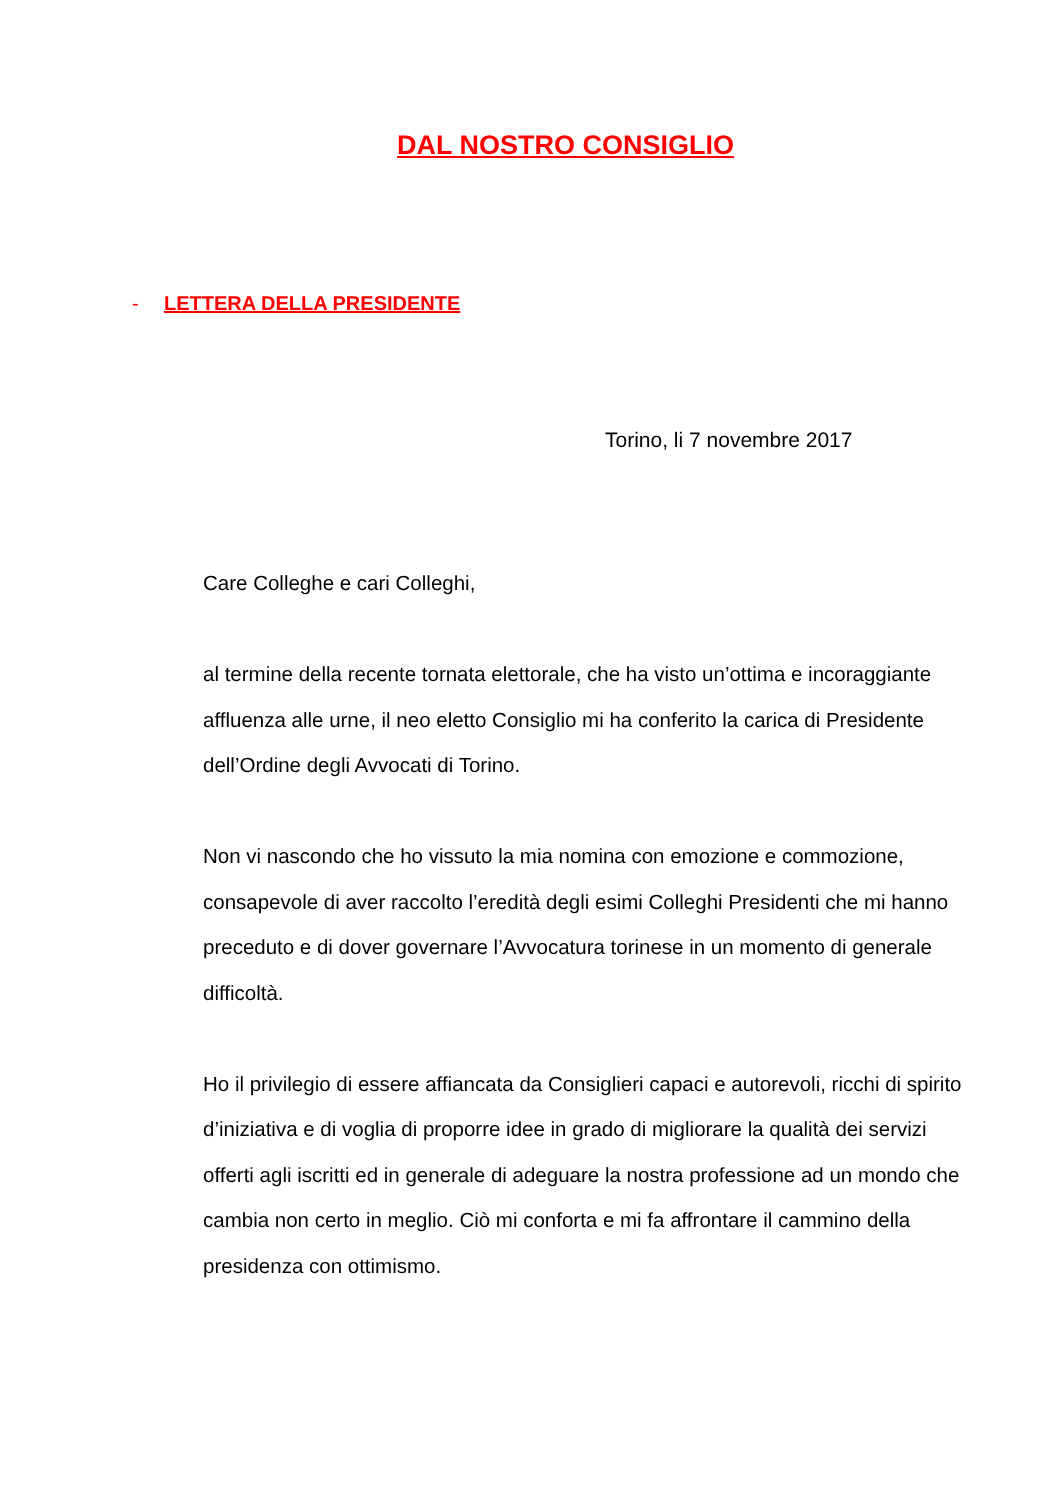DAL NOSTRO CONSIGLIO
- LETTERA DELLA PRESIDENTE
Torino, li 7 novembre 2017
Care Colleghe e cari Colleghi,
al termine della recente tornata elettorale, che ha visto un’ottima e incoraggiante affluenza alle urne, il neo eletto Consiglio mi ha conferito la carica di Presidente dell’Ordine degli Avvocati di Torino.
Non vi nascondo che ho vissuto la mia nomina con emozione e commozione, consapevole di aver raccolto l’eredità degli esimi Colleghi Presidenti che mi hanno preceduto e di dover governare l’Avvocatura torinese in un momento di generale difficoltà.
Ho il privilegio di essere affiancata da Consiglieri capaci e autorevoli, ricchi di spirito d’iniziativa e di voglia di proporre idee in grado di migliorare la qualità dei servizi offerti agli iscritti ed in generale di adeguare la nostra professione ad un mondo che cambia non certo in meglio. Ciò mi conforta e mi fa affrontare il cammino della presidenza con ottimismo.